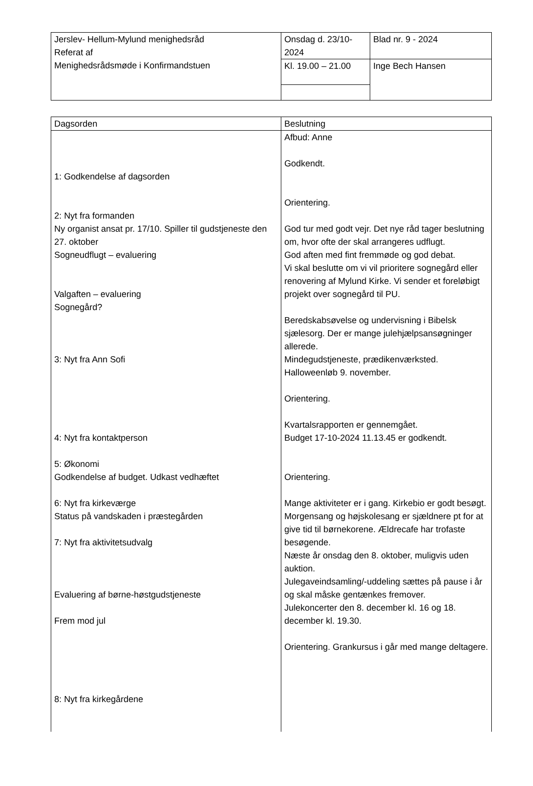| Jerslev- Hellum-Mylund menighedsråd Referat af Menighedsrådsmøde i Konfirmandstuen | Onsdag d. 23/10-2024 | Blad nr. 9 - 2024 |
| | Kl. 19.00 – 21.00 | Inge Bech Hansen |
| Dagsorden | Beslutning |
| 1: Godkendelse af dagsorden 2: Nyt fra formanden Ny organist ansat pr. 17/10. Spiller til gudstjeneste den 27. oktober Sogneudflugt – evaluering Valgaften – evaluering Sognegård? 3: Nyt fra Ann Sofi 4: Nyt fra kontaktperson 5: Økonomi Godkendelse af budget. Udkast vedhæftet 6: Nyt fra kirkeværge Status på vandskaden i præstegården 7: Nyt fra aktivitetsudvalg Evaluering af børne-høstgudstjeneste Frem mod jul 8: Nyt fra kirkegårdene | Afbud: Anne Godkendt. Orientering. God tur med godt vejr. Det nye råd tager beslutning om, hvor ofte der skal arrangeres udflugt. God aften med fint fremmøde og god debat. Vi skal beslutte om vi vil prioritere sognegård eller renovering af Mylund Kirke. Vi sender et foreløbigt projekt over sognegård til PU. Beredskabsøvelse og undervisning i Bibelsk sjælesorg. Der er mange julehjælpsansøgninger allerede. Mindegudstjeneste, prædikenværksted. Halloweenløb 9. november. Orientering. Kvartalsrapporten er gennemgået. Budget 17-10-2024 11.13.45 er godkendt. Orientering. Mange aktiviteter er i gang. Kirkebio er godt besøgt. Morgensang og højskolesang er sjældnere pt for at give tid til børnekorene. Ældrecafe har trofaste besøgende. Næste år onsdag den 8. oktober, muligvis uden auktion. Julegaveindsamling/-uddeling sættes på pause i år og skal måske gentænkes fremover. Julekoncerter den 8. december kl. 16 og 18. december kl. 19.30. Orientering. Grankursus i går med mange deltagere. |